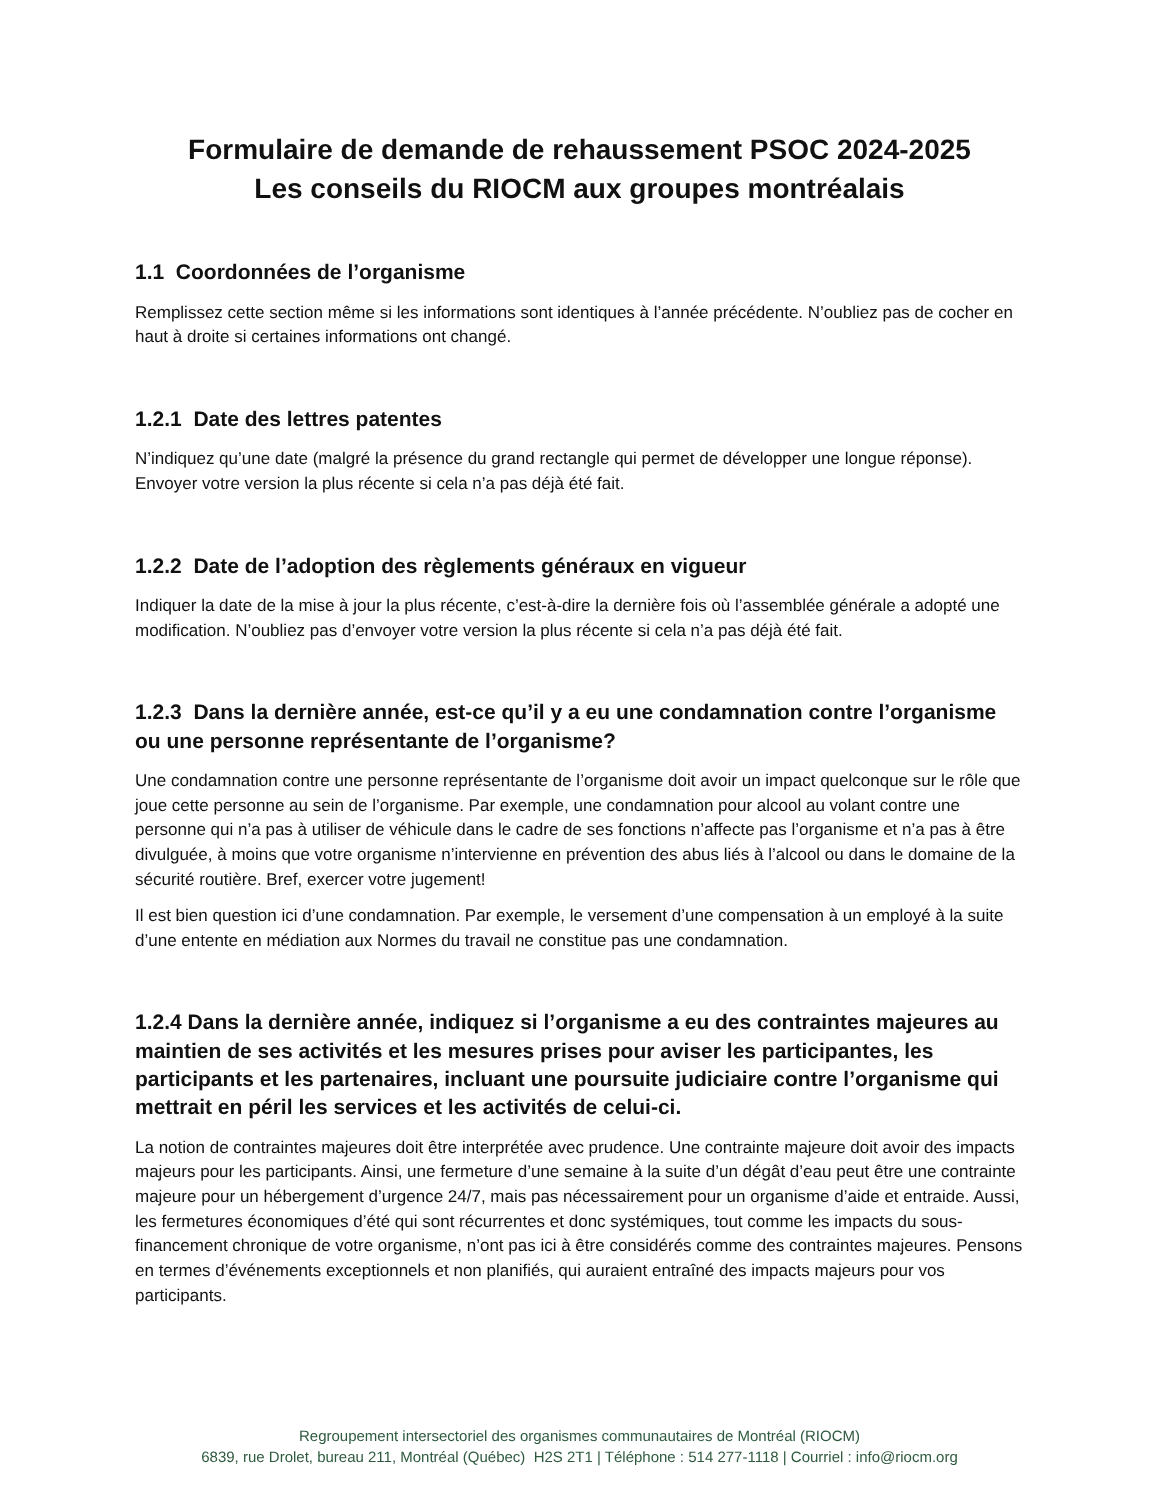Formulaire de demande de rehaussement PSOC 2024-2025
Les conseils du RIOCM aux groupes montréalais
1.1 Coordonnées de l’organisme
Remplissez cette section même si les informations sont identiques à l’année précédente. N’oubliez pas de cocher en haut à droite si certaines informations ont changé.
1.2.1 Date des lettres patentes
N’indiquez qu’une date (malgré la présence du grand rectangle qui permet de développer une longue réponse). Envoyer votre version la plus récente si cela n’a pas déjà été fait.
1.2.2 Date de l’adoption des règlements généraux en vigueur
Indiquer la date de la mise à jour la plus récente, c’est-à-dire la dernière fois où l’assemblée générale a adopté une modification. N’oubliez pas d’envoyer votre version la plus récente si cela n’a pas déjà été fait.
1.2.3 Dans la dernière année, est-ce qu’il y a eu une condamnation contre l’organisme ou une personne représentante de l’organisme?
Une condamnation contre une personne représentante de l’organisme doit avoir un impact quelconque sur le rôle que joue cette personne au sein de l’organisme. Par exemple, une condamnation pour alcool au volant contre une personne qui n’a pas à utiliser de véhicule dans le cadre de ses fonctions n’affecte pas l’organisme et n’a pas à être divulguée, à moins que votre organisme n’intervienne en prévention des abus liés à l’alcool ou dans le domaine de la sécurité routière. Bref, exercer votre jugement!
Il est bien question ici d’une condamnation. Par exemple, le versement d’une compensation à un employé à la suite d’une entente en médiation aux Normes du travail ne constitue pas une condamnation.
1.2.4 Dans la dernière année, indiquez si l’organisme a eu des contraintes majeures au maintien de ses activités et les mesures prises pour aviser les participantes, les participants et les partenaires, incluant une poursuite judiciaire contre l’organisme qui mettrait en péril les services et les activités de celui-ci.
La notion de contraintes majeures doit être interprétée avec prudence. Une contrainte majeure doit avoir des impacts majeurs pour les participants. Ainsi, une fermeture d’une semaine à la suite d’un dégât d’eau peut être une contrainte majeure pour un hébergement d’urgence 24/7, mais pas nécessairement pour un organisme d’aide et entraide. Aussi, les fermetures économiques d’été qui sont récurrentes et donc systémiques, tout comme les impacts du sous-financement chronique de votre organisme, n’ont pas ici à être considérés comme des contraintes majeures. Pensons en termes d’événements exceptionnels et non planifiés, qui auraient entraîné des impacts majeurs pour vos participants.
Regroupement intersectoriel des organismes communautaires de Montréal (RIOCM)
6839, rue Drolet, bureau 211, Montréal (Québec) H2S 2T1 | Téléphone : 514 277-1118 | Courriel : info@riocm.org